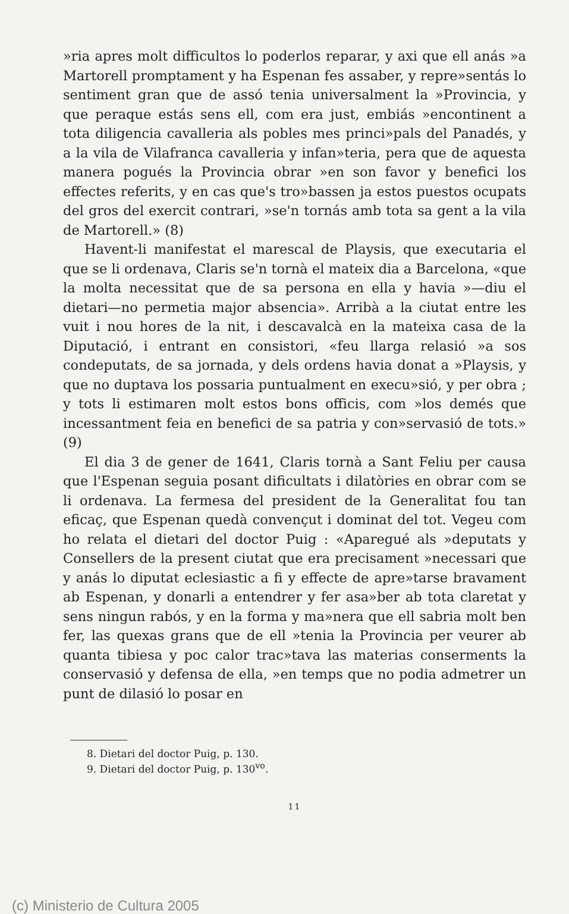»ria apres molt difficultos lo poderlos reparar, y axi que ell anás »a Martorell promptament y ha Espenan fes assaber, y repre»sentás lo sentiment gran que de assó tenia universalment la »Provincia, y que peraque estás sens ell, com era just, embiás »encontinent a tota diligencia cavalleria als pobles mes princi»pals del Panadés, y a la vila de Vilafranca cavalleria y infan»teria, pera que de aquesta manera pogués la Provincia obrar »en son favor y benefici los effectes referits, y en cas que's tro»bassen ja estos puestos ocupats del gros del exercit contrari, »se'n tornás amb tota sa gent a la vila de Martorell.» (8)
Havent-li manifestat el marescal de Playsis, que executaria el que se li ordenava, Claris se'n tornà el mateix dia a Barcelona, «que la molta necessitat que de sa persona en ella y havia »—diu el dietari—no permetia major absencia». Arribà a la ciutat entre les vuit i nou hores de la nit, i descavalcà en la mateixa casa de la Diputació, i entrant en consistori, «feu llarga relasió »a sos condeputats, de sa jornada, y dels ordens havia donat a »Playsis, y que no duptava los possaria puntualment en execu»sió, y per obra ; y tots li estimaren molt estos bons officis, com »los demés que incessantment feia en benefici de sa patria y con»servasió de tots.» (9)
El dia 3 de gener de 1641, Claris tornà a Sant Feliu per causa que l'Espenan seguia posant dificultats i dilatòries en obrar com se li ordenava. La fermesa del president de la Generalitat fou tan eficaç, que Espenan quedà convençut i dominat del tot. Vegeu com ho relata el dietari del doctor Puig : «Aparegué als »deputats y Consellers de la present ciutat que era precisament »necessari que y anás lo diputat eclesiastic a fi y effecte de apre»tarse bravament ab Espenan, y donarli a entendrer y fer asa»ber ab tota claretat y sens ningun rabós, y en la forma y ma»nera que ell sabria molt ben fer, las quexas grans que de ell »tenia la Provincia per veurer ab quanta tibiesa y poc calor trac»tava las materias conserments la conservasió y defensa de ella, »en temps que no podia admetrer un punt de dilasió lo posar en
8. Dietari del doctor Puig, p. 130.
9. Dietari del doctor Puig, p. 130<sup>vo</sup>.
11
(c) Ministerio de Cultura 2005